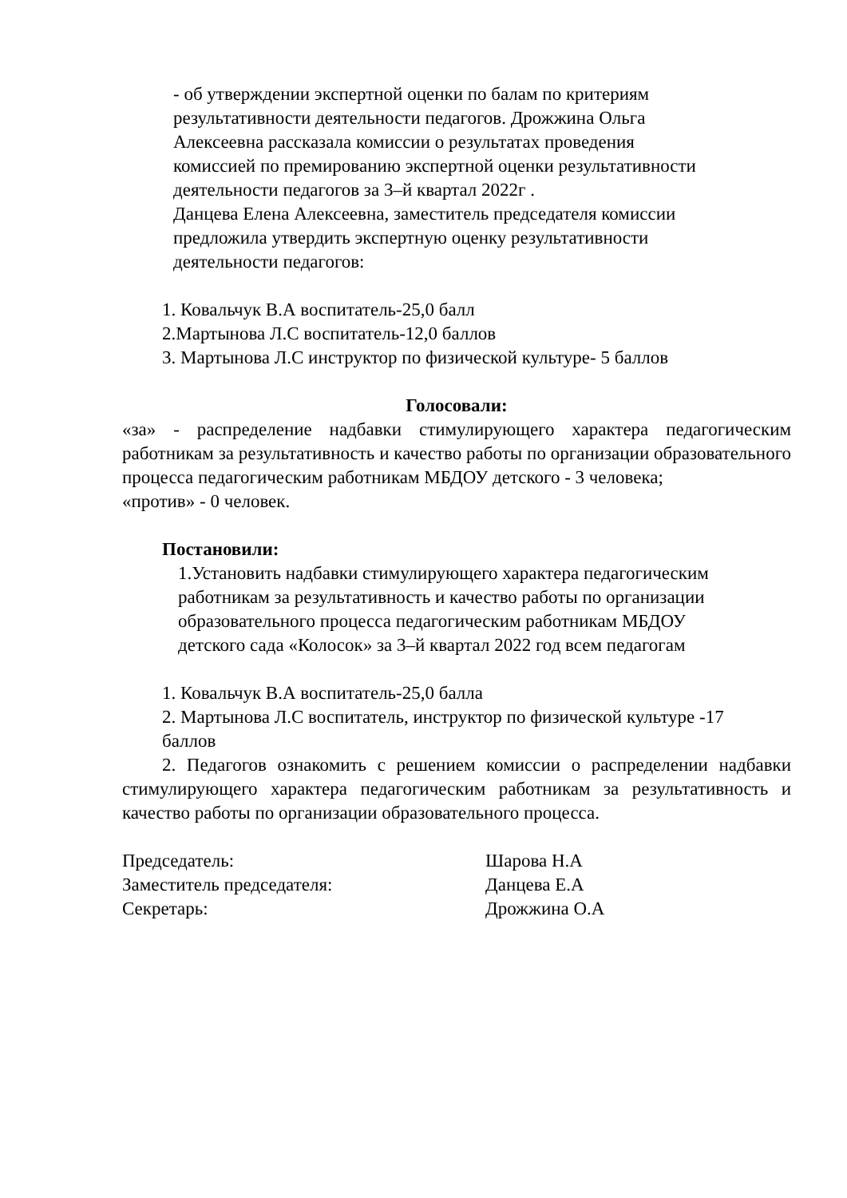- об утверждении экспертной оценки по балам по критериям
результативности деятельности педагогов. Дрожжина Ольга
Алексеевна рассказала комиссии о результатах проведения
комиссией по премированию экспертной оценки результативности
деятельности педагогов за 3–й квартал 2022г .
Данцева Елена Алексеевна, заместитель председателя комиссии
предложила утвердить экспертную оценку результативности
деятельности педагогов:
1. Ковальчук В.А воспитатель-25,0 балл
2.Мартынова Л.С воспитатель-12,0 баллов
3. Мартынова Л.С инструктор по физической культуре- 5 баллов
Голосовали:
«за» - распределение надбавки стимулирующего характера педагогическим работникам за результативность и качество работы по организации образовательного процесса педагогическим работникам МБДОУ детского - 3 человека;
«против» - 0 человек.
Постановили:
1.Установить надбавки стимулирующего характера педагогическим
работникам за результативность и качество работы по организации
образовательного процесса педагогическим работникам МБДОУ
детского сада «Колосок» за 3–й квартал 2022 год всем педагогам
1. Ковальчук В.А воспитатель-25,0 балла
2. Мартынова Л.С воспитатель, инструктор по физической культуре -17
баллов
2. Педагогов ознакомить с решением комиссии о распределении надбавки стимулирующего характера педагогическим работникам за результативность и качество работы по организации образовательного процесса.
Председатель: Шарова Н.А
Заместитель председателя: Данцева Е.А
Секретарь: Дрожжина О.А